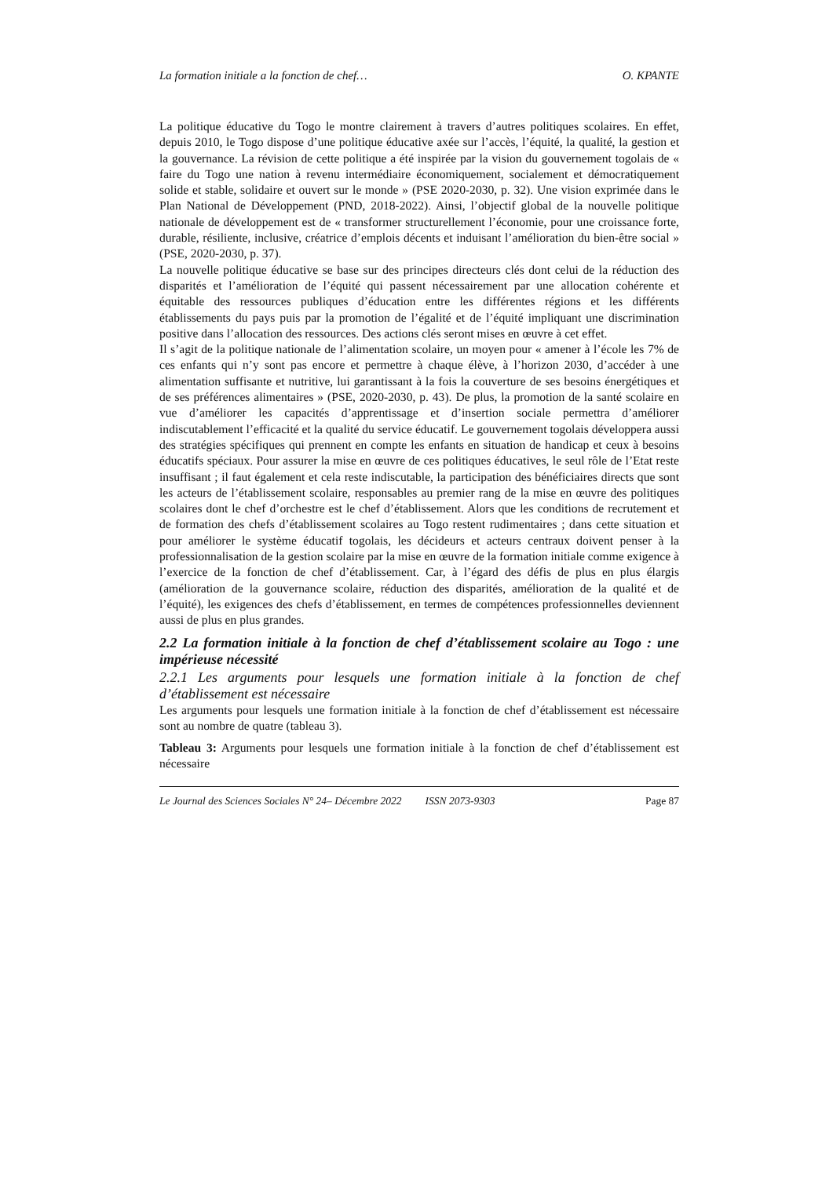La formation initiale a la fonction de chef… O. KPANTE
La politique éducative du Togo le montre clairement à travers d’autres politiques scolaires. En effet, depuis 2010, le Togo dispose d’une politique éducative axée sur l’accès, l’équité, la qualité, la gestion et la gouvernance. La révision de cette politique a été inspirée par la vision du gouvernement togolais de « faire du Togo une nation à revenu intermédiaire économiquement, socialement et démocratiquement solide et stable, solidaire et ouvert sur le monde » (PSE 2020-2030, p. 32). Une vision exprimée dans le Plan National de Développement (PND, 2018-2022). Ainsi, l’objectif global de la nouvelle politique nationale de développement est de « transformer structurellement l’économie, pour une croissance forte, durable, résiliente, inclusive, créatrice d’emplois décents et induisant l’amélioration du bien-être social » (PSE, 2020-2030, p. 37).
La nouvelle politique éducative se base sur des principes directeurs clés dont celui de la réduction des disparités et l’amélioration de l’équité qui passent nécessairement par une allocation cohérente et équitable des ressources publiques d’éducation entre les différentes régions et les différents établissements du pays puis par la promotion de l’égalité et de l’équité impliquant une discrimination positive dans l’allocation des ressources. Des actions clés seront mises en œuvre à cet effet.
Il s’agit de la politique nationale de l’alimentation scolaire, un moyen pour « amener à l’école les 7% de ces enfants qui n’y sont pas encore et permettre à chaque élève, à l’horizon 2030, d’accéder à une alimentation suffisante et nutritive, lui garantissant à la fois la couverture de ses besoins énergétiques et de ses préférences alimentaires » (PSE, 2020-2030, p. 43). De plus, la promotion de la santé scolaire en vue d’améliorer les capacités d’apprentissage et d’insertion sociale permettra d’améliorer indiscutablement l’efficacité et la qualité du service éducatif. Le gouvernement togolais développera aussi des stratégies spécifiques qui prennent en compte les enfants en situation de handicap et ceux à besoins éducatifs spéciaux. Pour assurer la mise en œuvre de ces politiques éducatives, le seul rôle de l’Etat reste insuffisant ; il faut également et cela reste indiscutable, la participation des bénéficiaires directs que sont les acteurs de l’établissement scolaire, responsables au premier rang de la mise en œuvre des politiques scolaires dont le chef d’orchestre est le chef d’établissement. Alors que les conditions de recrutement et de formation des chefs d’établissement scolaires au Togo restent rudimentaires ; dans cette situation et pour améliorer le système éducatif togolais, les décideurs et acteurs centraux doivent penser à la professionnalisation de la gestion scolaire par la mise en œuvre de la formation initiale comme exigence à l’exercice de la fonction de chef d’établissement. Car, à l’égard des défis de plus en plus élargis (amélioration de la gouvernance scolaire, réduction des disparités, amélioration de la qualité et de l’équité), les exigences des chefs d’établissement, en termes de compétences professionnelles deviennent aussi de plus en plus grandes.
2.2 La formation initiale à la fonction de chef d’établissement scolaire au Togo : une impérieuse nécessité
2.2.1 Les arguments pour lesquels une formation initiale à la fonction de chef d’établissement est nécessaire
Les arguments pour lesquels une formation initiale à la fonction de chef d’établissement est nécessaire sont au nombre de quatre (tableau 3).
Tableau 3: Arguments pour lesquels une formation initiale à la fonction de chef d’établissement est nécessaire
Le Journal des Sciences Sociales N° 24– Décembre 2022 ISSN 2073-9303 Page 87